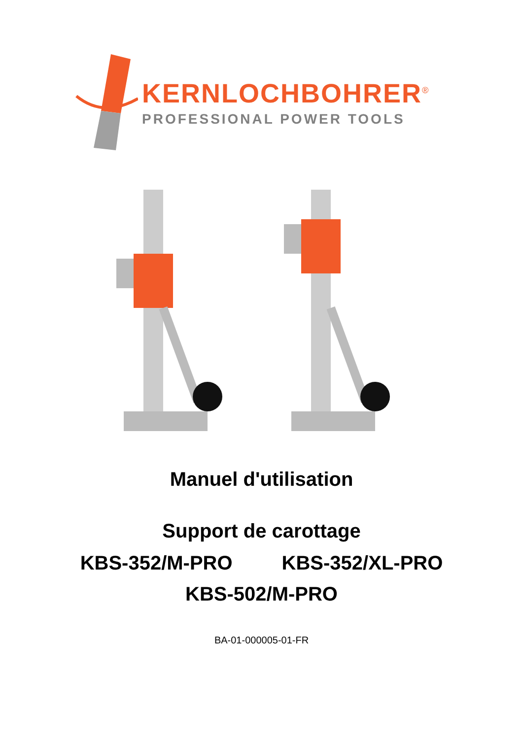KERNLOCHBOHRER<sup>®</sup>
PROFESSIONAL POWER TOOLS
Manuel d'utilisation
Support de carottage
KBS-352/M-PRO KBS-352/XL-PRO
KBS-502/M-PRO
BA-01-000005-01-FR